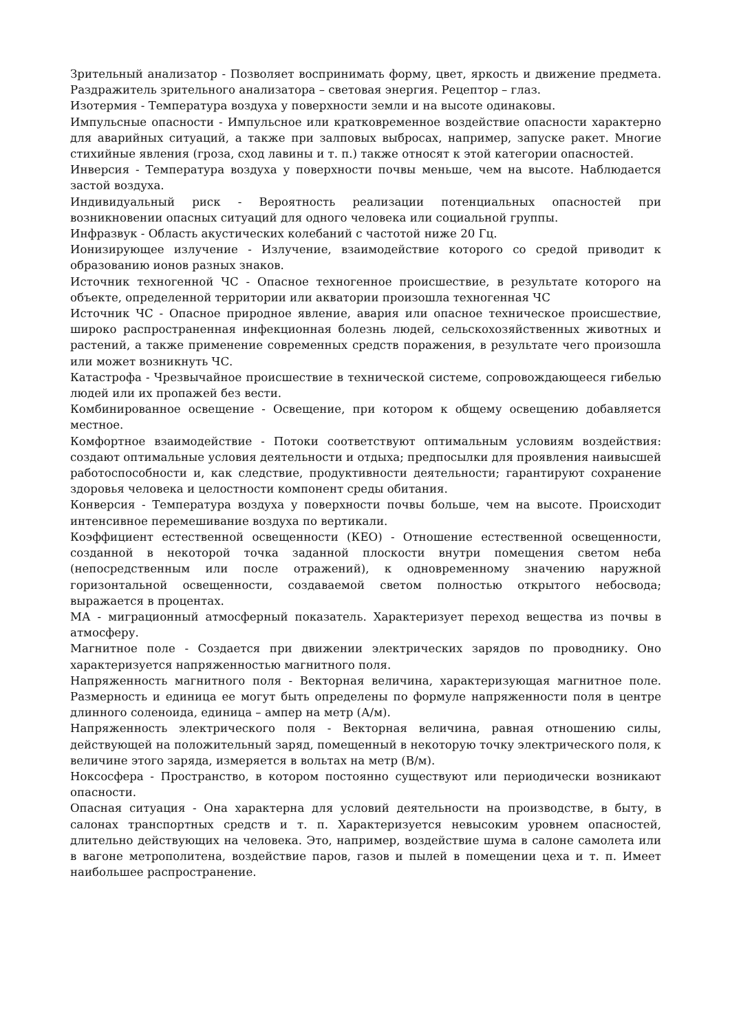Зрительный анализатор - Позволяет воспринимать форму, цвет, яркость и движение предмета. Раздражитель зрительного анализатора – световая энергия. Рецептор – глаз.
Изотермия - Температура воздуха у поверхности земли и на высоте одинаковы.
Импульсные опасности - Импульсное или кратковременное воздействие опасности характерно для аварийных ситуаций, а также при залповых выбросах, например, запуске ракет. Многие стихийные явления (гроза, сход лавины и т. п.) также относят к этой категории опасностей.
Инверсия - Температура воздуха у поверхности почвы меньше, чем на высоте. Наблюдается застой воздуха.
Индивидуальный риск - Вероятность реализации потенциальных опасностей при возникновении опасных ситуаций для одного человека или социальной группы.
Инфразвук - Область акустических колебаний с частотой ниже 20 Гц.
Ионизирующее излучение - Излучение, взаимодействие которого со средой приводит к образованию ионов разных знаков.
Источник техногенной ЧС - Опасное техногенное происшествие, в результате которого на объекте, определенной территории или акватории произошла техногенная ЧС
Источник ЧС - Опасное природное явление, авария или опасное техническое происшествие, широко распространенная инфекционная болезнь людей, сельскохозяйственных животных и растений, а также применение современных средств поражения, в результате чего произошла или может возникнуть ЧС.
Катастрофа - Чрезвычайное происшествие в технической системе, сопровождающееся гибелью людей или их пропажей без вести.
Комбинированное освещение - Освещение, при котором к общему освещению добавляется местное.
Комфортное взаимодействие - Потоки соответствуют оптимальным условиям воздействия: создают оптимальные условия деятельности и отдыха; предпосылки для проявления наивысшей работоспособности и, как следствие, продуктивности деятельности; гарантируют сохранение здоровья человека и целостности компонент среды обитания.
Конверсия - Температура воздуха у поверхности почвы больше, чем на высоте. Происходит интенсивное перемешивание воздуха по вертикали.
Коэффициент естественной освещенности (КЕО) - Отношение естественной освещенности, созданной в некоторой точка заданной плоскости внутри помещения светом неба (непосредственным или после отражений), к одновременному значению наружной горизонтальной освещенности, создаваемой светом полностью открытого небосвода; выражается в процентах.
МА - миграционный атмосферный показатель. Характеризует переход вещества из почвы в атмосферу.
Магнитное поле - Создается при движении электрических зарядов по проводнику. Оно характеризуется напряженностью магнитного поля.
Напряженность магнитного поля - Векторная величина, характеризующая магнитное поле. Размерность и единица ее могут быть определены по формуле напряженности поля в центре длинного соленоида, единица – ампер на метр (А/м).
Напряженность электрического поля - Векторная величина, равная отношению силы, действующей на положительный заряд, помещенный в некоторую точку электрического поля, к величине этого заряда, измеряется в вольтах на метр (В/м).
Ноксосфера - Пространство, в котором постоянно существуют или периодически возникают опасности.
Опасная ситуация - Она характерна для условий деятельности на производстве, в быту, в салонах транспортных средств и т. п. Характеризуется невысоким уровнем опасностей, длительно действующих на человека. Это, например, воздействие шума в салоне самолета или в вагоне метрополитена, воздействие паров, газов и пылей в помещении цеха и т. п. Имеет наибольшее распространение.